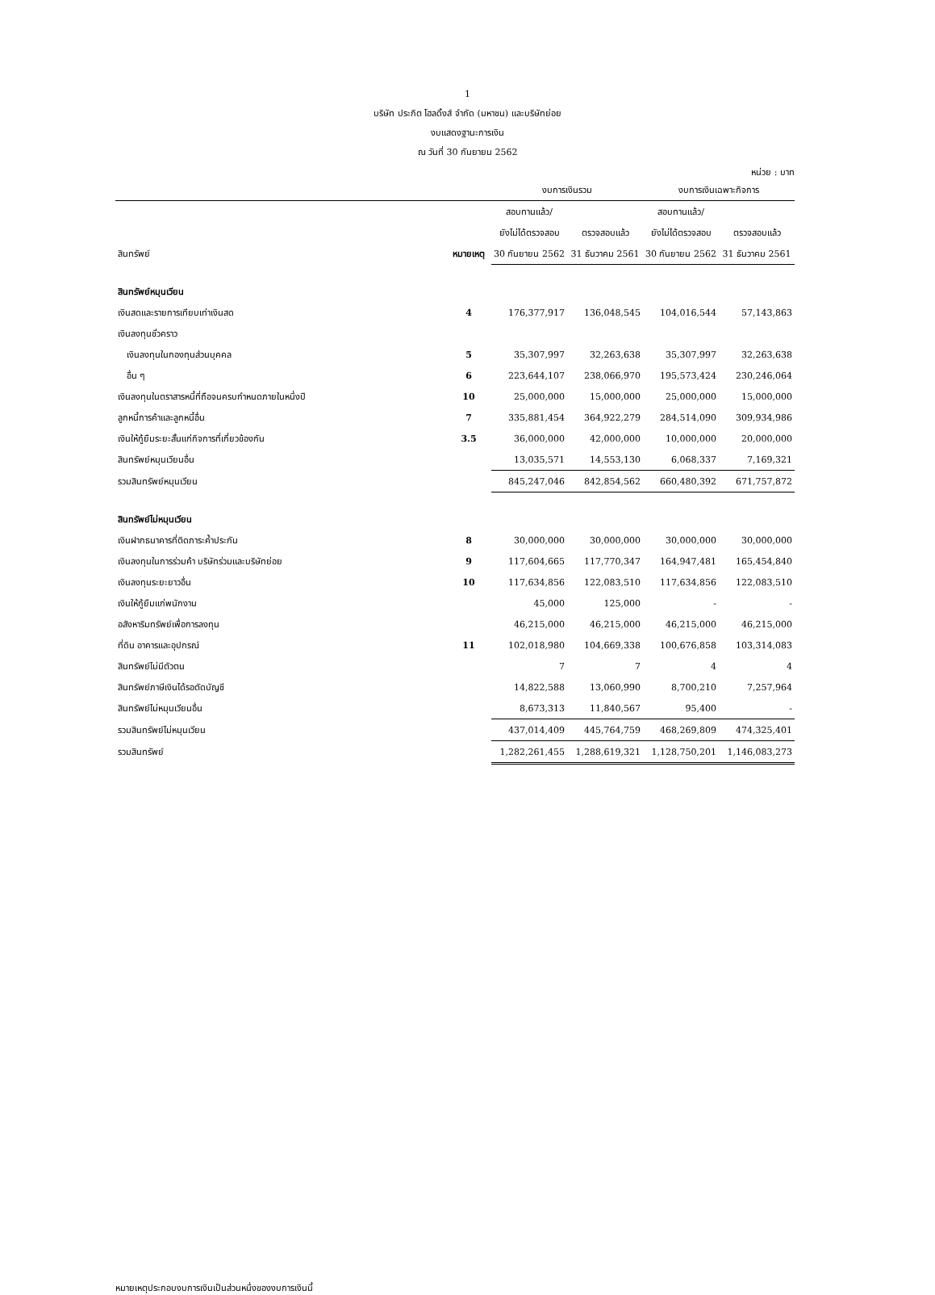1
บริษัท ประกิต โฮลดิ้งส์ จำกัด (มหาชน) และบริษัทย่อย
งบแสดงฐานะการเงิน
ณ วันที่ 30 กันยายน 2562
หน่วย : บาท
| | | งบการเงินรวม | | งบการเงินเฉพาะกิจการ | |
| --- | --- | --- | --- | --- | --- |
| | | สอบทานแล้ว/ | | สอบทานแล้ว/ | |
| | | ยังไม่ได้ตรวจสอบ | ตรวจสอบแล้ว | ยังไม่ได้ตรวจสอบ | ตรวจสอบแล้ว |
| สินทรัพย์ | หมายเหตุ | 30 กันยายน 2562 | 31 ธันวาคม 2561 | 30 กันยายน 2562 | 31 ธันวาคม 2561 |
| สินทรัพย์หมุนเวียน | | | | | |
| เงินสดและรายการเทียบเท่าเงินสด | 4 | 176,377,917 | 136,048,545 | 104,016,544 | 57,143,863 |
| เงินลงทุนชั่วคราว | | | | | |
| เงินลงทุนในกองทุนส่วนบุคคล | 5 | 35,307,997 | 32,263,638 | 35,307,997 | 32,263,638 |
| อื่น ๆ | 6 | 223,644,107 | 238,066,970 | 195,573,424 | 230,246,064 |
| เงินลงทุนในตราสารหนี้ที่ถือจนครบกำหนดภายในหนึ่งปี | 10 | 25,000,000 | 15,000,000 | 25,000,000 | 15,000,000 |
| ลูกหนี้การค้าและลูกหนี้อื่น | 7 | 335,881,454 | 364,922,279 | 284,514,090 | 309,934,986 |
| เงินให้กู้ยืมระยะสั้นแก่กิจการที่เกี่ยวข้องกัน | 3.5 | 36,000,000 | 42,000,000 | 10,000,000 | 20,000,000 |
| สินทรัพย์หมุนเวียนอื่น | | 13,035,571 | 14,553,130 | 6,068,337 | 7,169,321 |
| รวมสินทรัพย์หมุนเวียน | | 845,247,046 | 842,854,562 | 660,480,392 | 671,757,872 |
| สินทรัพย์ไม่หมุนเวียน | | | | | |
| เงินฝากธนาคารที่ติดภาระค้ำประกัน | 8 | 30,000,000 | 30,000,000 | 30,000,000 | 30,000,000 |
| เงินลงทุนในการร่วมค้า บริษัทร่วมและบริษัทย่อย | 9 | 117,604,665 | 117,770,347 | 164,947,481 | 165,454,840 |
| เงินลงทุนระยะยาวอื่น | 10 | 117,634,856 | 122,083,510 | 117,634,856 | 122,083,510 |
| เงินให้กู้ยืมแก่พนักงาน | | 45,000 | 125,000 | - | - |
| อสังหาริมทรัพย์เพื่อการลงทุน | | 46,215,000 | 46,215,000 | 46,215,000 | 46,215,000 |
| ที่ดิน อาคารและอุปกรณ์ | 11 | 102,018,980 | 104,669,338 | 100,676,858 | 103,314,083 |
| สินทรัพย์ไม่มีตัวตน | | 7 | 7 | 4 | 4 |
| สินทรัพย์ภาษีเงินได้รอตัดบัญชี | | 14,822,588 | 13,060,990 | 8,700,210 | 7,257,964 |
| สินทรัพย์ไม่หมุนเวียนอื่น | | 8,673,313 | 11,840,567 | 95,400 | - |
| รวมสินทรัพย์ไม่หมุนเวียน | | 437,014,409 | 445,764,759 | 468,269,809 | 474,325,401 |
| รวมสินทรัพย์ | | 1,282,261,455 | 1,288,619,321 | 1,128,750,201 | 1,146,083,273 |
หมายเหตุประกอบงบการเงินเป็นส่วนหนึ่งของงบการเงินนี้